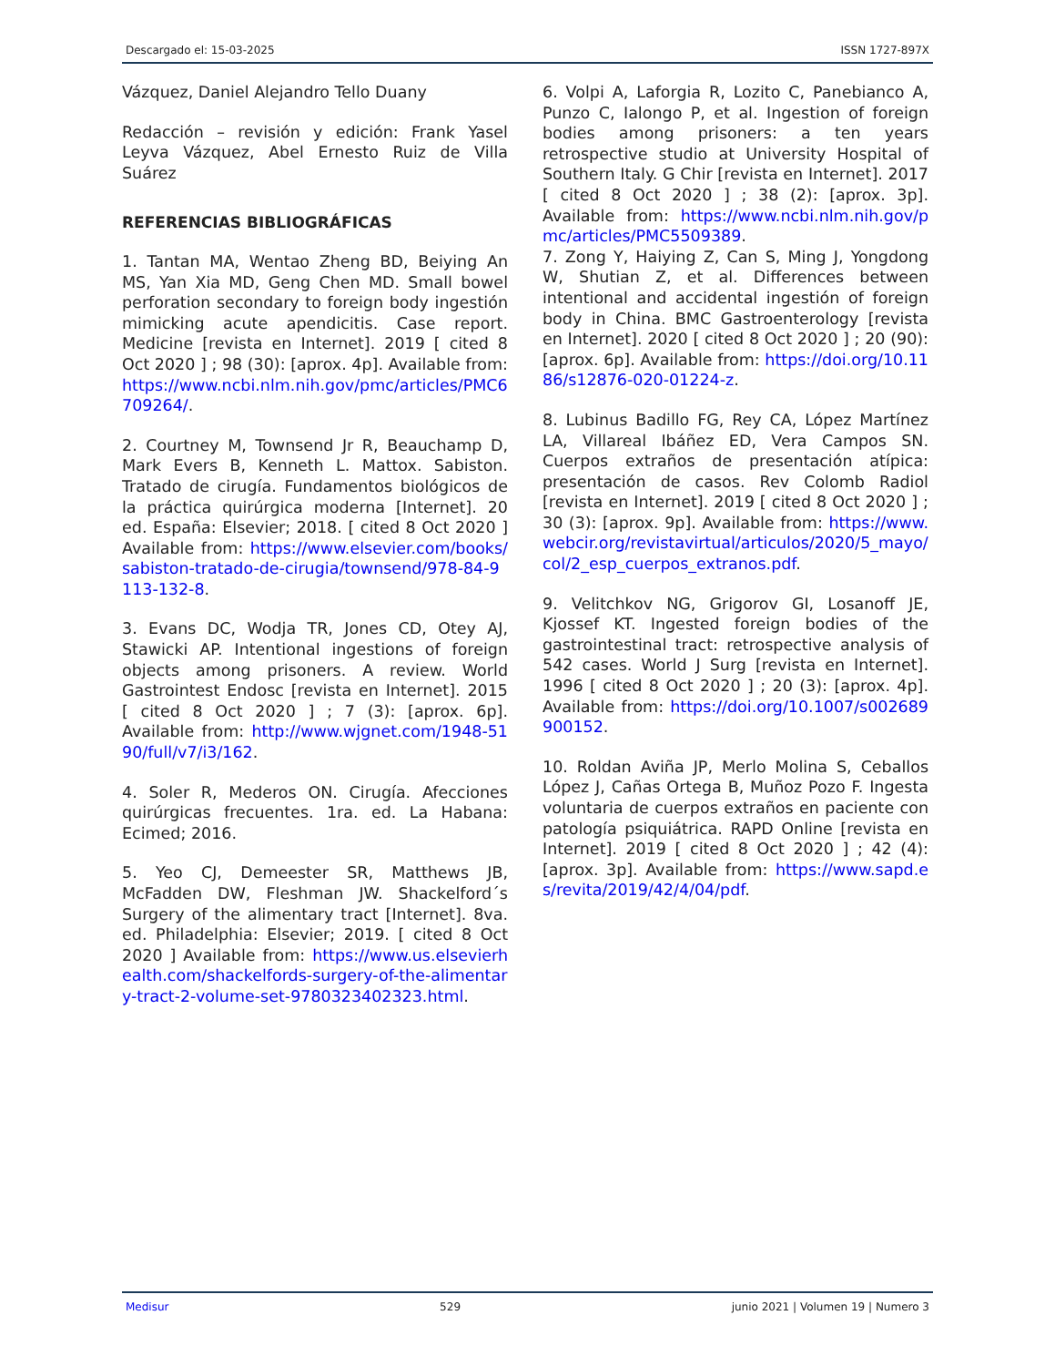Descargado el: 15-03-2025 ISSN 1727-897X
Vázquez, Daniel Alejandro Tello Duany
Redacción – revisión y edición: Frank Yasel Leyva Vázquez, Abel Ernesto Ruiz de Villa Suárez
REFERENCIAS BIBLIOGRÁFICAS
1. Tantan MA, Wentao Zheng BD, Beiying An MS, Yan Xia MD, Geng Chen MD. Small bowel perforation secondary to foreign body ingestión mimicking acute apendicitis. Case report. Medicine [revista en Internet]. 2019 [ cited 8 Oct 2020 ] ; 98 (30): [aprox. 4p]. Available from: https://www.ncbi.nlm.nih.gov/pmc/articles/PMC6709264/.
2. Courtney M, Townsend Jr R, Beauchamp D, Mark Evers B, Kenneth L. Mattox. Sabiston. Tratado de cirugía. Fundamentos biológicos de la práctica quirúrgica moderna [Internet]. 20 ed. España: Elsevier; 2018. [ cited 8 Oct 2020 ] Available from: https://www.elsevier.com/books/sabiston-tratado-de-cirugia/townsend/978-84-9113-132-8.
3. Evans DC, Wodja TR, Jones CD, Otey AJ, Stawicki AP. Intentional ingestions of foreign objects among prisoners. A review. World Gastrointest Endosc [revista en Internet]. 2015 [ cited 8 Oct 2020 ] ; 7 (3): [aprox. 6p]. Available from: http://www.wjgnet.com/1948-5190/full/v7/i3/162.
4. Soler R, Mederos ON. Cirugía. Afecciones quirúrgicas frecuentes. 1ra. ed. La Habana: Ecimed; 2016.
5. Yeo CJ, Demeester SR, Matthews JB, McFadden DW, Fleshman JW. Shackelford´s Surgery of the alimentary tract [Internet]. 8va. ed. Philadelphia: Elsevier; 2019. [ cited 8 Oct 2020 ] Available from: https://www.us.elsevierhealth.com/shackelfords-surgery-of-the-alimentary-tract-2-volume-set-9780323402323.html.
6. Volpi A, Laforgia R, Lozito C, Panebianco A, Punzo C, Ialongo P, et al. Ingestion of foreign bodies among prisoners: a ten years retrospective studio at University Hospital of Southern Italy. G Chir [revista en Internet]. 2017 [ cited 8 Oct 2020 ] ; 38 (2): [aprox. 3p]. Available from: https://www.ncbi.nlm.nih.gov/pmc/articles/PMC5509389.
7. Zong Y, Haiying Z, Can S, Ming J, Yongdong W, Shutian Z, et al. Differences between intentional and accidental ingestión of foreign body in China. BMC Gastroenterology [revista en Internet]. 2020 [ cited 8 Oct 2020 ] ; 20 (90): [aprox. 6p]. Available from: https://doi.org/10.1186/s12876-020-01224-z.
8. Lubinus Badillo FG, Rey CA, López Martínez LA, Villareal Ibáñez ED, Vera Campos SN. Cuerpos extraños de presentación atípica: presentación de casos. Rev Colomb Radiol [revista en Internet]. 2019 [ cited 8 Oct 2020 ] ; 30 (3): [aprox. 9p]. Available from: https://www.webcir.org/revistavirtual/articulos/2020/5_mayo/col/2_esp_cuerpos_extranos.pdf.
9. Velitchkov NG, Grigorov GI, Losanoff JE, Kjossef KT. Ingested foreign bodies of the gastrointestinal tract: retrospective analysis of 542 cases. World J Surg [revista en Internet]. 1996 [ cited 8 Oct 2020 ] ; 20 (3): [aprox. 4p]. Available from: https://doi.org/10.1007/s002689900152.
10. Roldan Aviña JP, Merlo Molina S, Ceballos López J, Cañas Ortega B, Muñoz Pozo F. Ingesta voluntaria de cuerpos extraños en paciente con patología psiquiátrica. RAPD Online [revista en Internet]. 2019 [ cited 8 Oct 2020 ] ; 42 (4): [aprox. 3p]. Available from: https://www.sapd.es/revita/2019/42/4/04/pdf.
Medisur 529 junio 2021 | Volumen 19 | Numero 3